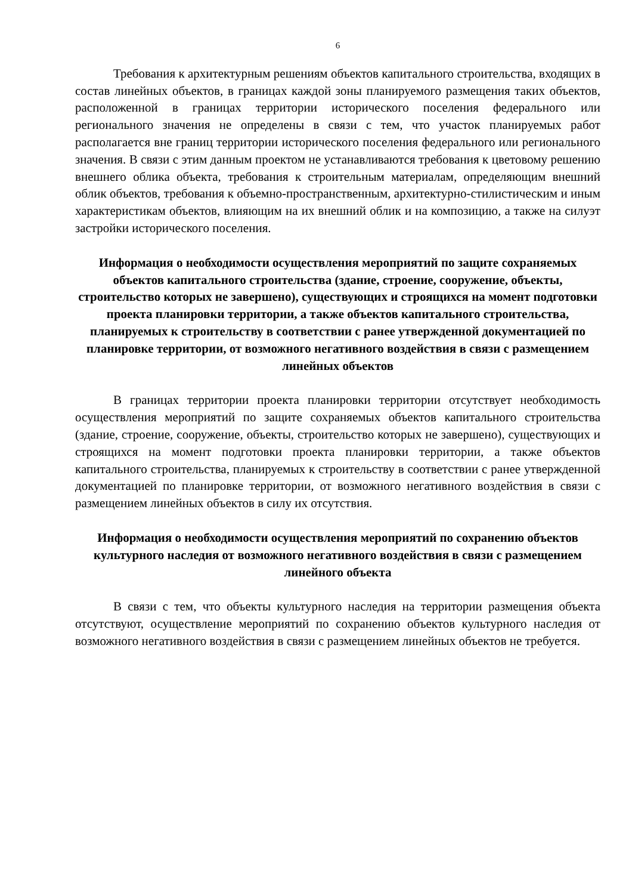6
Требования к архитектурным решениям объектов капитального строительства, входящих в состав линейных объектов, в границах каждой зоны планируемого размещения таких объектов, расположенной в границах территории исторического поселения федерального или регионального значения не определены в связи с тем, что участок планируемых работ располагается вне границ территории исторического поселения федерального или регионального значения. В связи с этим данным проектом не устанавливаются требования к цветовому решению внешнего облика объекта, требования к строительным материалам, определяющим внешний облик объектов, требования к объемно-пространственным, архитектурно-стилистическим и иным характеристикам объектов, влияющим на их внешний облик и на композицию, а также на силуэт застройки исторического поселения.
Информация о необходимости осуществления мероприятий по защите сохраняемых объектов капитального строительства (здание, строение, сооружение, объекты, строительство которых не завершено), существующих и строящихся на момент подготовки проекта планировки территории, а также объектов капитального строительства, планируемых к строительству в соответствии с ранее утвержденной документацией по планировке территории, от возможного негативного воздействия в связи с размещением линейных объектов
В границах территории проекта планировки территории отсутствует необходимость осуществления мероприятий по защите сохраняемых объектов капитального строительства (здание, строение, сооружение, объекты, строительство которых не завершено), существующих и строящихся на момент подготовки проекта планировки территории, а также объектов капитального строительства, планируемых к строительству в соответствии с ранее утвержденной документацией по планировке территории, от возможного негативного воздействия в связи с размещением линейных объектов в силу их отсутствия.
Информация о необходимости осуществления мероприятий по сохранению объектов культурного наследия от возможного негативного воздействия в связи с размещением линейного объекта
В связи с тем, что объекты культурного наследия на территории размещения объекта отсутствуют, осуществление мероприятий по сохранению объектов культурного наследия от возможного негативного воздействия в связи с размещением линейных объектов не требуется.